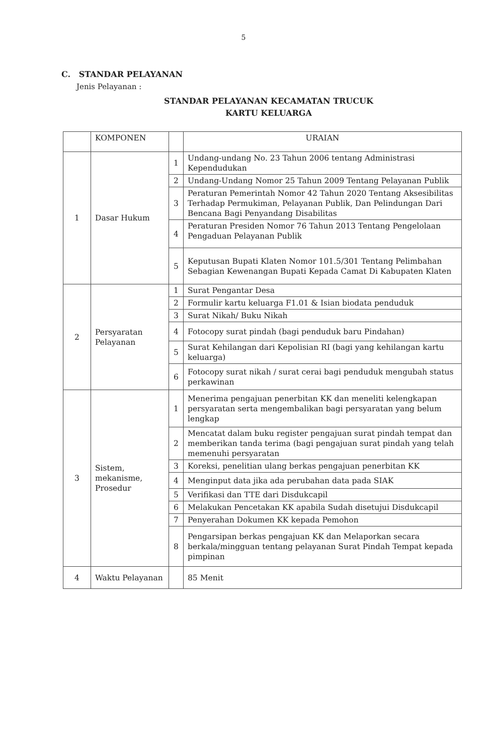5
C. STANDAR PELAYANAN
Jenis Pelayanan :
STANDAR PELAYANAN KECAMATAN TRUCUK
KARTU KELUARGA
| | KOMPONEN | | URAIAN |
| 1 | Dasar Hukum | 1 | Undang-undang No. 23 Tahun 2006 tentang Administrasi Kependudukan |
| | | 2 | Undang-Undang Nomor 25 Tahun 2009 Tentang Pelayanan Publik |
| | | 3 | Peraturan Pemerintah Nomor 42 Tahun 2020 Tentang Aksesibilitas Terhadap Permukiman, Pelayanan Publik, Dan Pelindungan Dari Bencana Bagi Penyandang Disabilitas |
| | | 4 | Peraturan Presiden Nomor 76 Tahun 2013 Tentang Pengelolaan Pengaduan Pelayanan Publik |
| | | 5 | Keputusan Bupati Klaten Nomor 101.5/301 Tentang Pelimbahan Sebagian Kewenangan Bupati Kepada Camat Di Kabupaten Klaten |
| 2 | Persyaratan Pelayanan | 1 | Surat Pengantar Desa |
| | | 2 | Formulir kartu keluarga F1.01 & Isian biodata penduduk |
| | | 3 | Surat Nikah/ Buku Nikah |
| | | 4 | Fotocopy surat pindah (bagi penduduk baru Pindahan) |
| | | 5 | Surat Kehilangan dari Kepolisian RI (bagi yang kehilangan kartu keluarga) |
| | | 6 | Fotocopy surat nikah / surat cerai bagi penduduk mengubah status perkawinan |
| 3 | Sistem, mekanisme, Prosedur | 1 | Menerima pengajuan penerbitan KK dan meneliti kelengkapan persyaratan serta mengembalikan bagi persyaratan yang belum lengkap |
| | | 2 | Mencatat dalam buku register pengajuan surat pindah tempat dan memberikan tanda terima (bagi pengajuan surat pindah yang telah memenuhi persyaratan |
| | | 3 | Koreksi, penelitian ulang berkas pengajuan penerbitan KK |
| | | 4 | Menginput data jika ada perubahan data pada SIAK |
| | | 5 | Verifikasi dan TTE dari Disdukcapil |
| | | 6 | Melakukan Pencetakan KK apabila Sudah disetujui Disdukcapil |
| | | 7 | Penyerahan Dokumen KK kepada Pemohon |
| | | 8 | Pengarsipan berkas pengajuan KK dan Melaporkan secara berkala/mingguan tentang pelayanan Surat Pindah Tempat kepada pimpinan |
| 4 | Waktu Pelayanan | | 85 Menit |